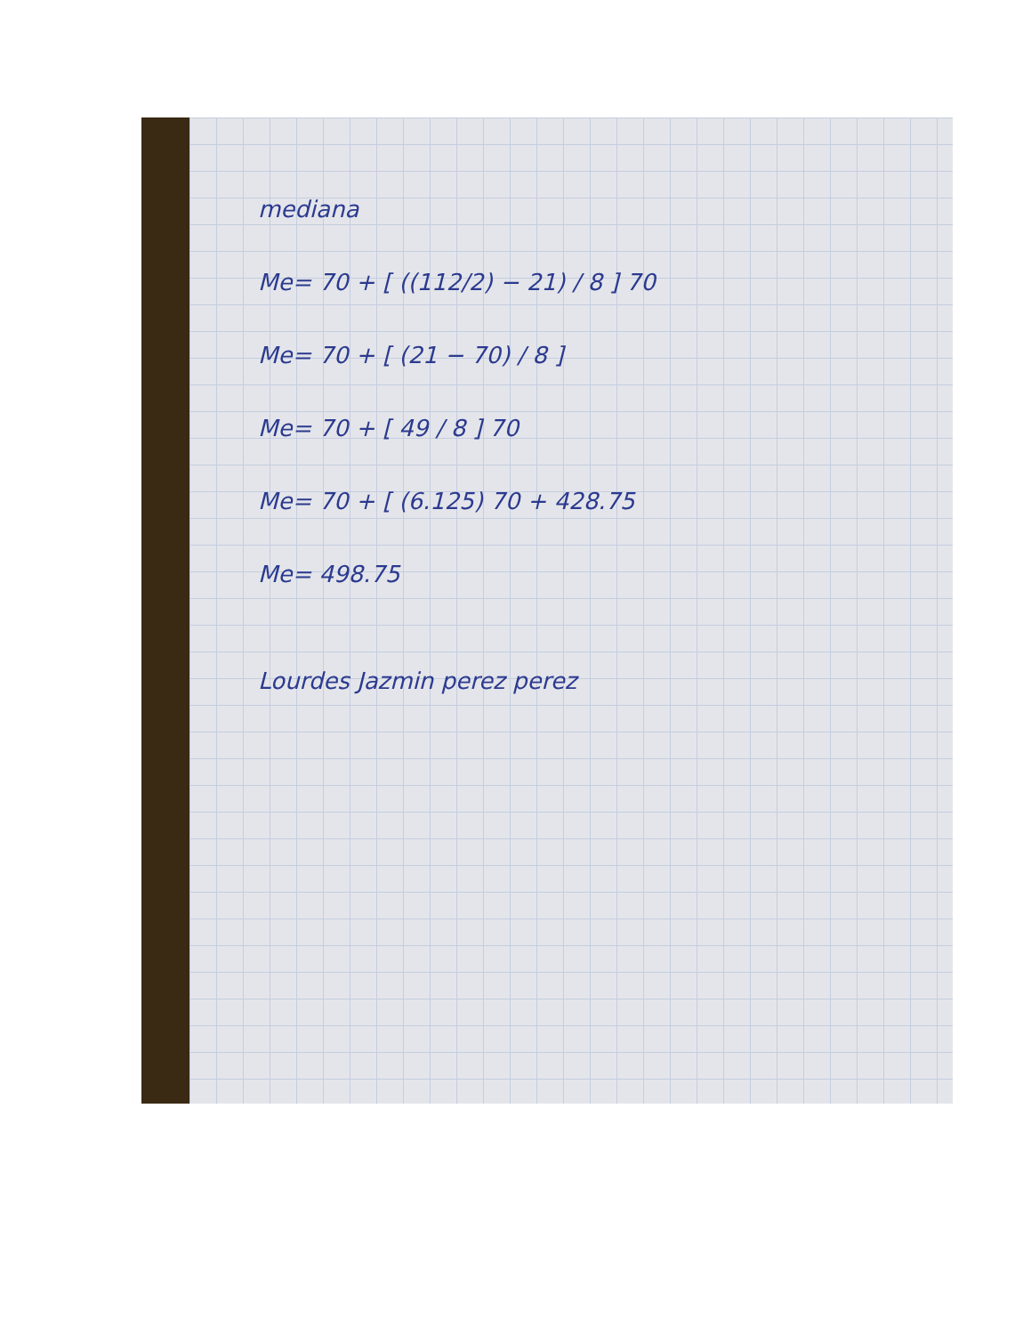mediana
Me= 70 + [ ((112/2) − 21) / 8 ] 70
Me= 70 + [ (21 − 70) / 8 ]
Me= 70 + [ 49 / 8 ] 70
Me= 70 + [ (6.125) 70 + 428.75
Me= 498.75
Lourdes Jazmin perez perez